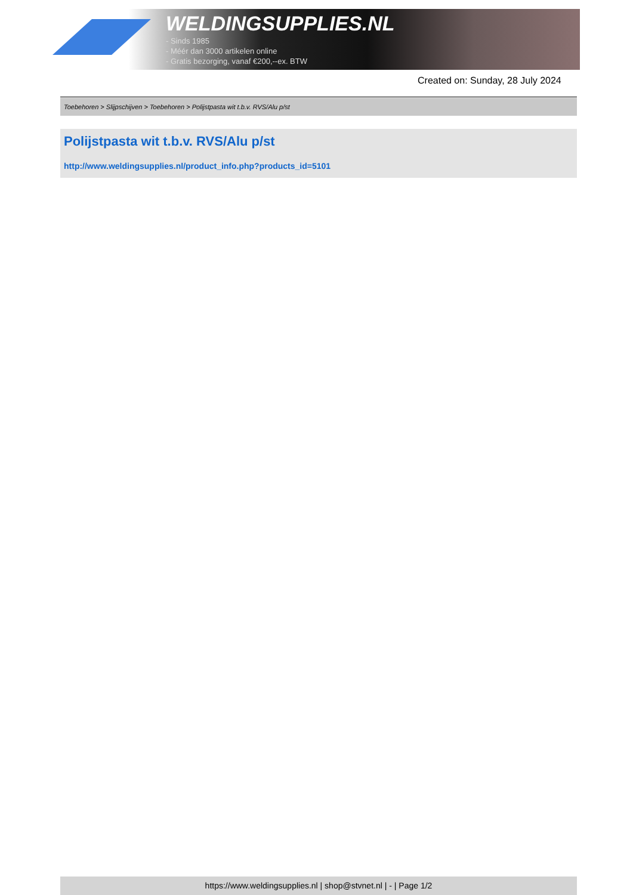WELDINGSUPPLIES.NL
- Sinds 1985
- Méér dan 3000 artikelen online
- Gratis bezorging, vanaf €200,--ex. BTW
Created on: Sunday, 28 July 2024
Toebehoren > Slijpschijven > Toebehoren > Polijstpasta wit t.b.v. RVS/Alu p/st
Polijstpasta wit t.b.v. RVS/Alu p/st
http://www.weldingsupplies.nl/product_info.php?products_id=5101
https://www.weldingsupplies.nl | shop@stvnet.nl | - | Page 1/2